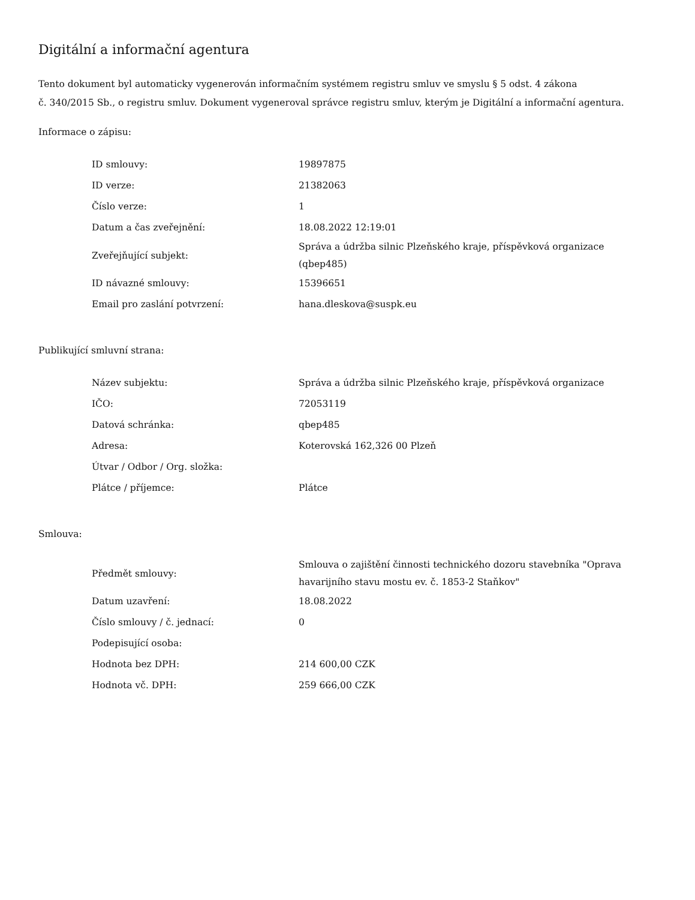Digitální a informační agentura
Tento dokument byl automaticky vygenerován informačním systémem registru smluv ve smyslu § 5 odst. 4 zákona
č. 340/2015 Sb., o registru smluv. Dokument vygeneroval správce registru smluv, kterým je Digitální a informační agentura.
Informace o zápisu:
| ID smlouvy: | 19897875 |
| ID verze: | 21382063 |
| Číslo verze: | 1 |
| Datum a čas zveřejnění: | 18.08.2022 12:19:01 |
| Zveřejňující subjekt: | Správa a údržba silnic Plzeňského kraje, příspěvková organizace (qbep485) |
| ID návazné smlouvy: | 15396651 |
| Email pro zaslání potvrzení: | hana.dleskova@suspk.eu |
Publikující smluvní strana:
| Název subjektu: | Správa a údržba silnic Plzeňského kraje, příspěvková organizace |
| IČO: | 72053119 |
| Datová schránka: | qbep485 |
| Adresa: | Koterovská 162,326 00 Plzeň |
| Útvar / Odbor / Org. složka: | |
| Plátce / příjemce: | Plátce |
Smlouva:
| Předmět smlouvy: | Smlouva o zajištění činnosti technického dozoru stavebníka "Oprava havarijního stavu mostu ev. č. 1853-2 Staňkov" |
| Datum uzavření: | 18.08.2022 |
| Číslo smlouvy / č. jednací: | 0 |
| Podepisující osoba: | |
| Hodnota bez DPH: | 214 600,00 CZK |
| Hodnota vč. DPH: | 259 666,00 CZK |